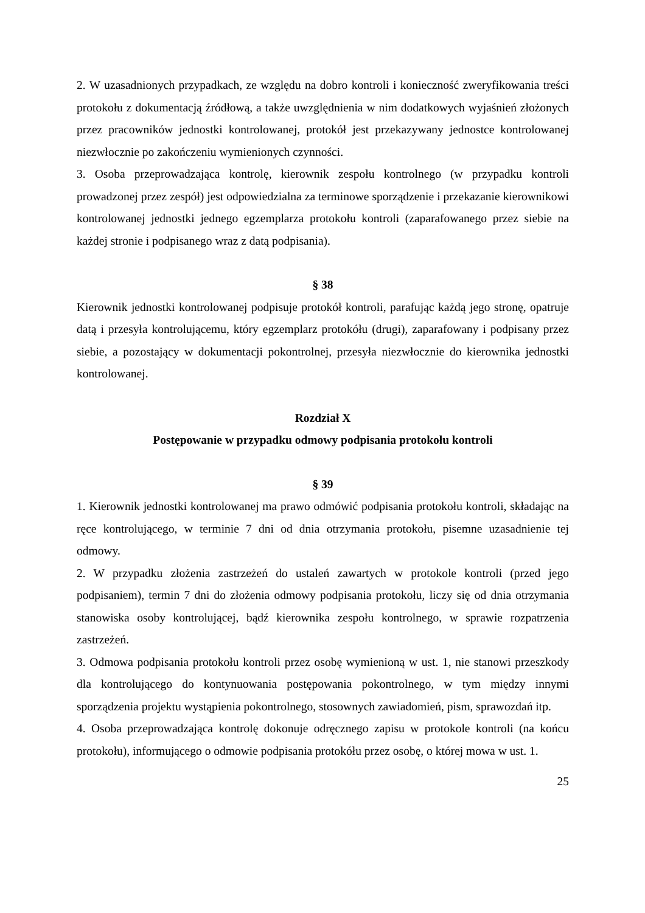2. W uzasadnionych przypadkach, ze względu na dobro kontroli i konieczność zweryfikowania treści protokołu z dokumentacją źródłową, a także uwzględnienia w nim dodatkowych wyjaśnień złożonych przez pracowników jednostki kontrolowanej, protokół jest przekazywany jednostce kontrolowanej niezwłocznie po zakończeniu wymienionych czynności.
3. Osoba przeprowadzająca kontrolę, kierownik zespołu kontrolnego (w przypadku kontroli prowadzonej przez zespół) jest odpowiedzialna za terminowe sporządzenie i przekazanie kierownikowi kontrolowanej jednostki jednego egzemplarza protokołu kontroli (zaparafowanego przez siebie na każdej stronie i podpisanego wraz z datą podpisania).
§ 38
Kierownik jednostki kontrolowanej podpisuje protokół kontroli, parafując każdą jego stronę, opatruje datą i przesyła kontrolującemu, który egzemplarz protokółu (drugi), zaparafowany i podpisany przez siebie, a pozostający w dokumentacji pokontrolnej, przesyła niezwłocznie do kierownika jednostki kontrolowanej.
Rozdział X
Postępowanie w przypadku odmowy podpisania protokołu kontroli
§ 39
1. Kierownik jednostki kontrolowanej ma prawo odmówić podpisania protokołu kontroli, składając na ręce kontrolującego, w terminie 7 dni od dnia otrzymania protokołu, pisemne uzasadnienie tej odmowy.
2. W przypadku złożenia zastrzeżeń do ustaleń zawartych w protokole kontroli (przed jego podpisaniem), termin 7 dni do złożenia odmowy podpisania protokołu, liczy się od dnia otrzymania stanowiska osoby kontrolującej, bądź kierownika zespołu kontrolnego, w sprawie rozpatrzenia zastrzeżeń.
3. Odmowa podpisania protokołu kontroli przez osobę wymienioną w ust. 1, nie stanowi przeszkody dla kontrolującego do kontynuowania postępowania pokontrolnego, w tym między innymi sporządzenia projektu wystąpienia pokontrolnego, stosownych zawiadomień, pism, sprawozdań itp.
4. Osoba przeprowadzająca kontrolę dokonuje odręcznego zapisu w protokole kontroli (na końcu protokołu), informującego o odmowie podpisania protokółu przez osobę, o której mowa w ust. 1.
25